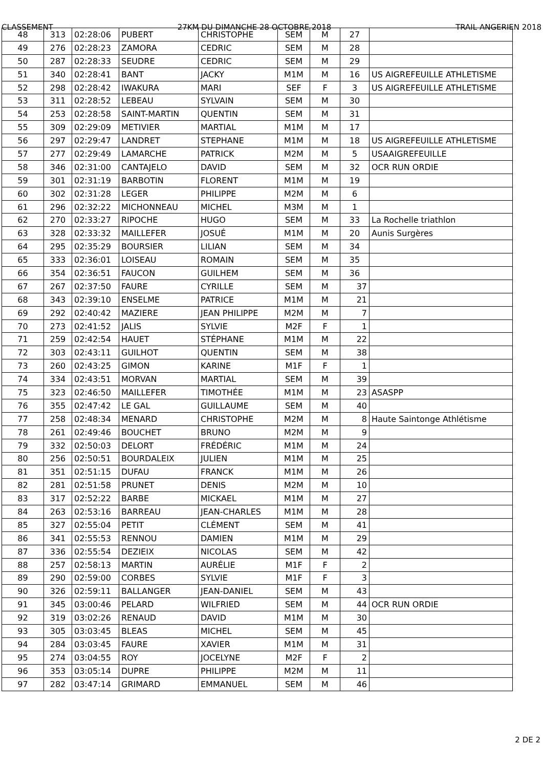CLASSEMENT 27KM DU DIMANCHE 28 OCTOBRE 2018 TRAIL ANGERIEN 2018
| 48 | 313 | 02:28:06 | PUBERT | CHRISTOPHE | SEM | M | 27 | |
| 49 | 276 | 02:28:23 | ZAMORA | CEDRIC | SEM | M | 28 | |
| 50 | 287 | 02:28:33 | SEUDRE | CEDRIC | SEM | M | 29 | |
| 51 | 340 | 02:28:41 | BANT | JACKY | M1M | M | 16 | US AIGREFEUILLE ATHLETISME |
| 52 | 298 | 02:28:42 | IWAKURA | MARI | SEF | F | 3 | US AIGREFEUILLE ATHLETISME |
| 53 | 311 | 02:28:52 | LEBEAU | SYLVAIN | SEM | M | 30 | |
| 54 | 253 | 02:28:58 | SAINT-MARTIN | QUENTIN | SEM | M | 31 | |
| 55 | 309 | 02:29:09 | METIVIER | MARTIAL | M1M | M | 17 | |
| 56 | 297 | 02:29:47 | LANDRET | STEPHANE | M1M | M | 18 | US AIGREFEUILLE ATHLETISME |
| 57 | 277 | 02:29:49 | LAMARCHE | PATRICK | M2M | M | 5 | USAAIGREFEUILLE |
| 58 | 346 | 02:31:00 | CANTAJELO | DAVID | SEM | M | 32 | OCR RUN ORDIE |
| 59 | 301 | 02:31:19 | BARBOTIN | FLORENT | M1M | M | 19 | |
| 60 | 302 | 02:31:28 | LEGER | PHILIPPE | M2M | M | 6 | |
| 61 | 296 | 02:32:22 | MICHONNEAU | MICHEL | M3M | M | 1 | |
| 62 | 270 | 02:33:27 | RIPOCHE | HUGO | SEM | M | 33 | La Rochelle triathlon |
| 63 | 328 | 02:33:32 | MAILLEFER | JOSUÉ | M1M | M | 20 | Aunis Surgères |
| 64 | 295 | 02:35:29 | BOURSIER | LILIAN | SEM | M | 34 | |
| 65 | 333 | 02:36:01 | LOISEAU | ROMAIN | SEM | M | 35 | |
| 66 | 354 | 02:36:51 | FAUCON | GUILHEM | SEM | M | 36 | |
| 67 | 267 | 02:37:50 | FAURE | CYRILLE | SEM | M | 37 | |
| 68 | 343 | 02:39:10 | ENSELME | PATRICE | M1M | M | 21 | |
| 69 | 292 | 02:40:42 | MAZIERE | JEAN PHILIPPE | M2M | M | 7 | |
| 70 | 273 | 02:41:52 | JALIS | SYLVIE | M2F | F | 1 | |
| 71 | 259 | 02:42:54 | HAUET | STÉPHANE | M1M | M | 22 | |
| 72 | 303 | 02:43:11 | GUILHOT | QUENTIN | SEM | M | 38 | |
| 73 | 260 | 02:43:25 | GIMON | KARINE | M1F | F | 1 | |
| 74 | 334 | 02:43:51 | MORVAN | MARTIAL | SEM | M | 39 | |
| 75 | 323 | 02:46:50 | MAILLEFER | TIMOTHÉE | M1M | M | 23 | ASASPP |
| 76 | 355 | 02:47:42 | LE GAL | GUILLAUME | SEM | M | 40 | |
| 77 | 258 | 02:48:34 | MENARD | CHRISTOPHE | M2M | M | 8 | Haute Saintonge Athlétisme |
| 78 | 261 | 02:49:46 | BOUCHET | BRUNO | M2M | M | 9 | |
| 79 | 332 | 02:50:03 | DELORT | FRÉDÉRIC | M1M | M | 24 | |
| 80 | 256 | 02:50:51 | BOURDALEIX | JULIEN | M1M | M | 25 | |
| 81 | 351 | 02:51:15 | DUFAU | FRANCK | M1M | M | 26 | |
| 82 | 281 | 02:51:58 | PRUNET | DENIS | M2M | M | 10 | |
| 83 | 317 | 02:52:22 | BARBE | MICKAEL | M1M | M | 27 | |
| 84 | 263 | 02:53:16 | BARREAU | JEAN-CHARLES | M1M | M | 28 | |
| 85 | 327 | 02:55:04 | PETIT | CLÉMENT | SEM | M | 41 | |
| 86 | 341 | 02:55:53 | RENNOU | DAMIEN | M1M | M | 29 | |
| 87 | 336 | 02:55:54 | DEZIEIX | NICOLAS | SEM | M | 42 | |
| 88 | 257 | 02:58:13 | MARTIN | AURÉLIE | M1F | F | 2 | |
| 89 | 290 | 02:59:00 | CORBES | SYLVIE | M1F | F | 3 | |
| 90 | 326 | 02:59:11 | BALLANGER | JEAN-DANIEL | SEM | M | 43 | |
| 91 | 345 | 03:00:46 | PELARD | WILFRIED | SEM | M | 44 | OCR RUN ORDIE |
| 92 | 319 | 03:02:26 | RENAUD | DAVID | M1M | M | 30 | |
| 93 | 305 | 03:03:45 | BLEAS | MICHEL | SEM | M | 45 | |
| 94 | 284 | 03:03:45 | FAURE | XAVIER | M1M | M | 31 | |
| 95 | 274 | 03:04:55 | ROY | JOCELYNE | M2F | F | 2 | |
| 96 | 353 | 03:05:14 | DUPRE | PHILIPPE | M2M | M | 11 | |
| 97 | 282 | 03:47:14 | GRIMARD | EMMANUEL | SEM | M | 46 | |
2 DE 2